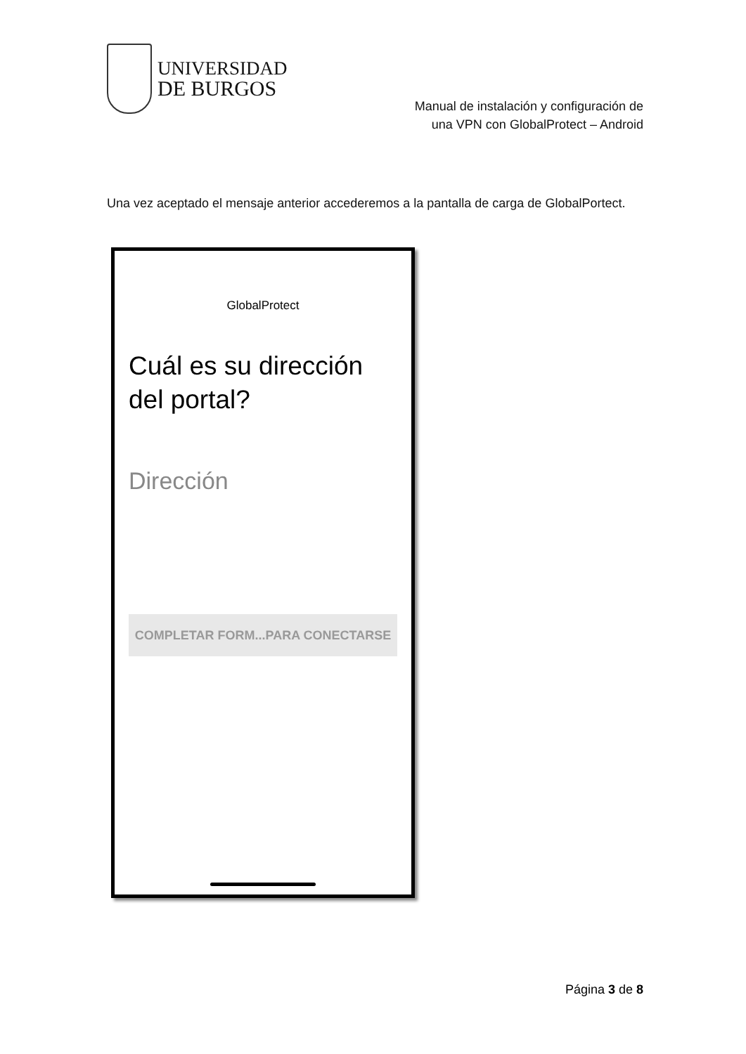UNIVERSIDAD
DE BURGOS
Manual de instalación y configuración de
una VPN con GlobalProtect – Android
Una vez aceptado el mensaje anterior accederemos a la pantalla de carga de GlobalPortect.
GlobalProtect
Cuál es su dirección
del portal?
Dirección
COMPLETAR FORM...PARA CONECTARSE
Página 3 de 8